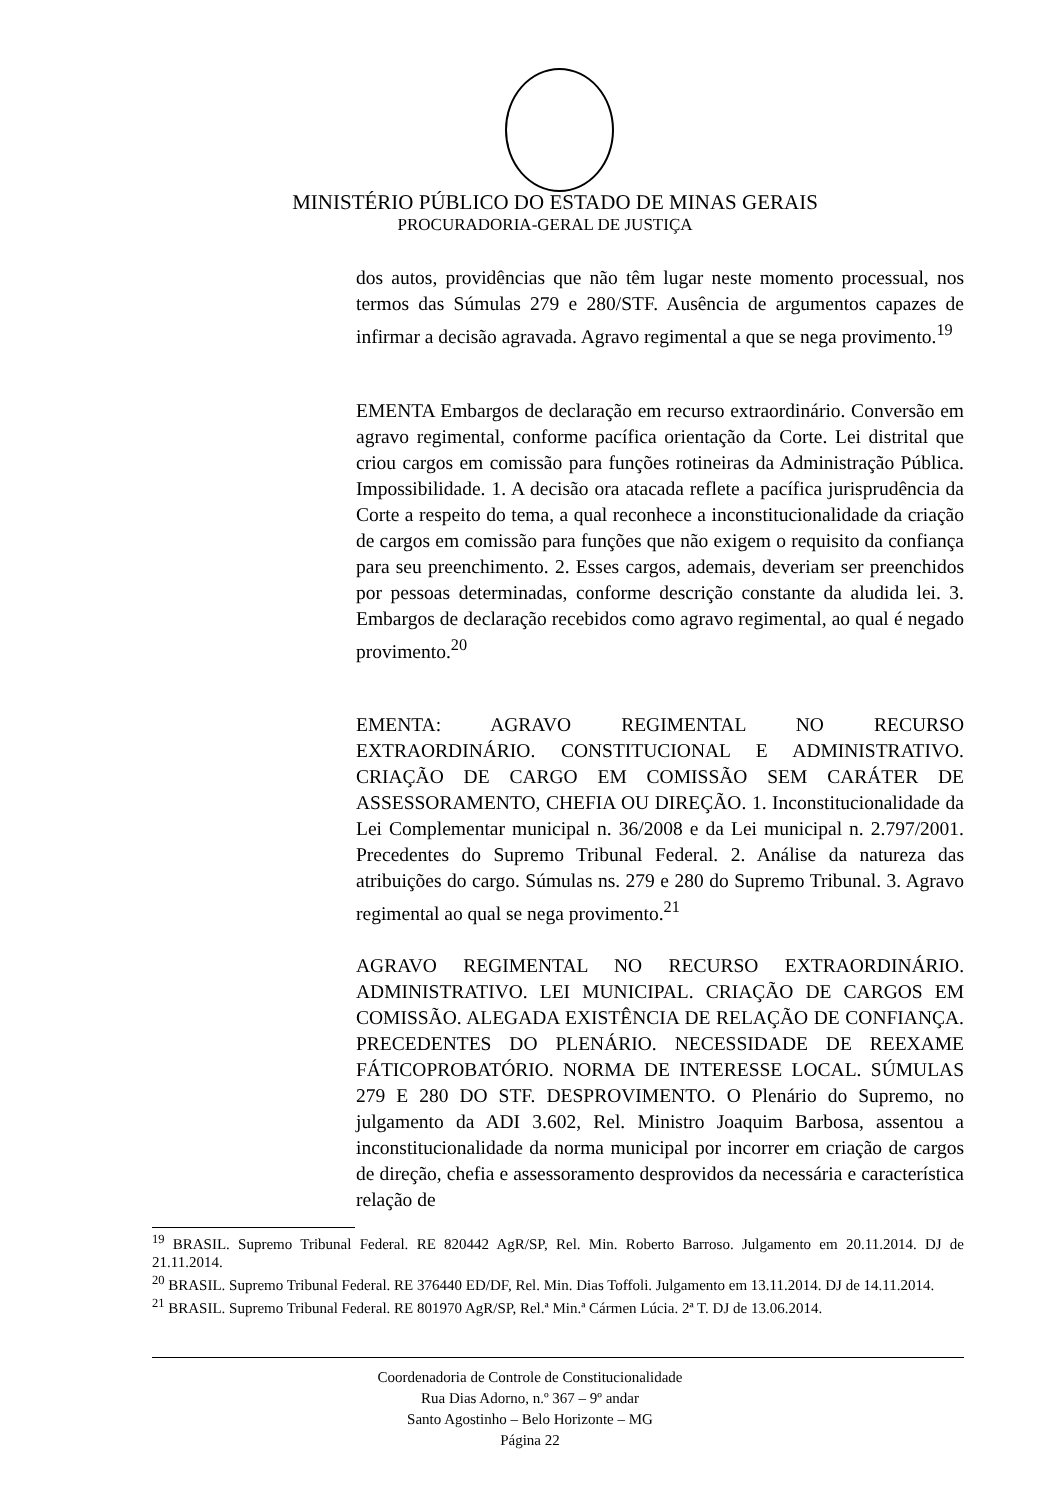MINISTÉRIO PÚBLICO DO ESTADO DE MINAS GERAIS
PROCURADORIA-GERAL DE JUSTIÇA
dos autos, providências que não têm lugar neste momento processual, nos termos das Súmulas 279 e 280/STF. Ausência de argumentos capazes de infirmar a decisão agravada. Agravo regimental a que se nega provimento.<sup>19</sup>
EMENTA Embargos de declaração em recurso extraordinário. Conversão em agravo regimental, conforme pacífica orientação da Corte. Lei distrital que criou cargos em comissão para funções rotineiras da Administração Pública. Impossibilidade. 1. A decisão ora atacada reflete a pacífica jurisprudência da Corte a respeito do tema, a qual reconhece a inconstitucionalidade da criação de cargos em comissão para funções que não exigem o requisito da confiança para seu preenchimento. 2. Esses cargos, ademais, deveriam ser preenchidos por pessoas determinadas, conforme descrição constante da aludida lei. 3. Embargos de declaração recebidos como agravo regimental, ao qual é negado provimento.<sup>20</sup>
EMENTA: AGRAVO REGIMENTAL NO RECURSO EXTRAORDINÁRIO. CONSTITUCIONAL E ADMINISTRATIVO. CRIAÇÃO DE CARGO EM COMISSÃO SEM CARÁTER DE ASSESSORAMENTO, CHEFIA OU DIREÇÃO. 1. Inconstitucionalidade da Lei Complementar municipal n. 36/2008 e da Lei municipal n. 2.797/2001. Precedentes do Supremo Tribunal Federal. 2. Análise da natureza das atribuições do cargo. Súmulas ns. 279 e 280 do Supremo Tribunal. 3. Agravo regimental ao qual se nega provimento.<sup>21</sup>
AGRAVO REGIMENTAL NO RECURSO EXTRAORDINÁRIO. ADMINISTRATIVO. LEI MUNICIPAL. CRIAÇÃO DE CARGOS EM COMISSÃO. ALEGADA EXISTÊNCIA DE RELAÇÃO DE CONFIANÇA. PRECEDENTES DO PLENÁRIO. NECESSIDADE DE REEXAME FÁTICOPROBATÓRIO. NORMA DE INTERESSE LOCAL. SÚMULAS 279 E 280 DO STF. DESPROVIMENTO. O Plenário do Supremo, no julgamento da ADI 3.602, Rel. Ministro Joaquim Barbosa, assentou a inconstitucionalidade da norma municipal por incorrer em criação de cargos de direção, chefia e assessoramento desprovidos da necessária e característica relação de
<sup>19</sup> BRASIL. Supremo Tribunal Federal. RE 820442 AgR/SP, Rel. Min. Roberto Barroso. Julgamento em 20.11.2014. DJ de 21.11.2014.
<sup>20</sup> BRASIL. Supremo Tribunal Federal. RE 376440 ED/DF, Rel. Min. Dias Toffoli. Julgamento em 13.11.2014. DJ de 14.11.2014.
<sup>21</sup> BRASIL. Supremo Tribunal Federal. RE 801970 AgR/SP, Rel.ª Min.ª Cármen Lúcia. 2ª T. DJ de 13.06.2014.
Coordenadoria de Controle de Constitucionalidade
Rua Dias Adorno, n.º 367 – 9º andar
Santo Agostinho – Belo Horizonte – MG
Página 22